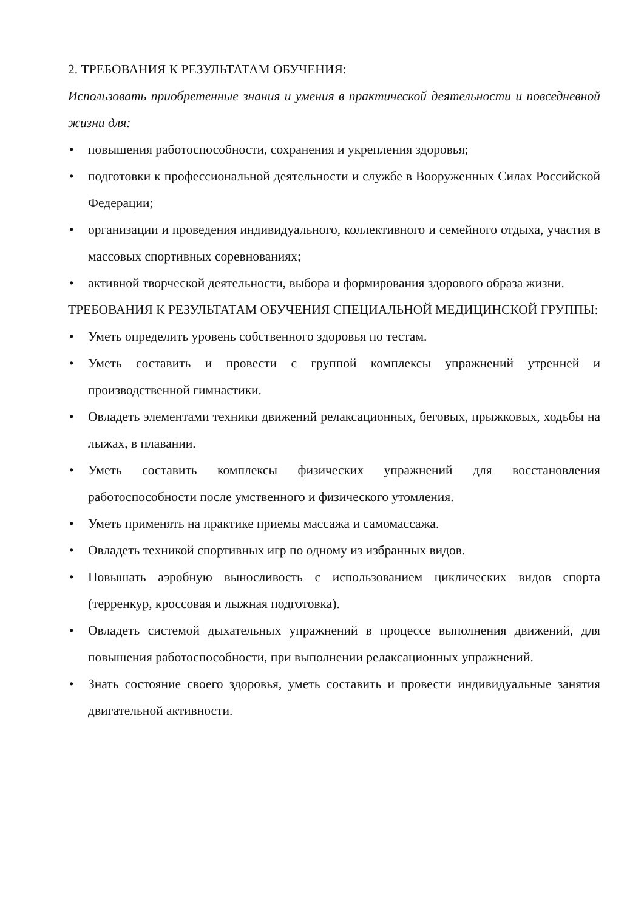2. ТРЕБОВАНИЯ К РЕЗУЛЬТАТАМ ОБУЧЕНИЯ:
Использовать приобретенные знания и умения в практической деятельности и повседневной жизни для:
• повышения работоспособности, сохранения и укрепления здоровья;
• подготовки к профессиональной деятельности и службе в Вооруженных Силах Российской Федерации;
• организации и проведения индивидуального, коллективного и семейного отдыха, участия в массовых спортивных соревнованиях;
• активной творческой деятельности, выбора и формирования здорового образа жизни.
ТРЕБОВАНИЯ К РЕЗУЛЬТАТАМ ОБУЧЕНИЯ СПЕЦИАЛЬНОЙ МЕДИЦИНСКОЙ ГРУППЫ:
• Уметь определить уровень собственного здоровья по тестам.
• Уметь составить и провести с группой комплексы упражнений утренней и производственной гимнастики.
• Овладеть элементами техники движений релаксационных, беговых, прыжковых, ходьбы на лыжах, в плавании.
• Уметь составить комплексы физических упражнений для восстановления работоспособности после умственного и физического утомления.
• Уметь применять на практике приемы массажа и самомассажа.
• Овладеть техникой спортивных игр по одному из избранных видов.
• Повышать аэробную выносливость с использованием циклических видов спорта (терренкур, кроссовая и лыжная подготовка).
• Овладеть системой дыхательных упражнений в процессе выполнения движений, для повышения работоспособности, при выполнении релаксационных упражнений.
• Знать состояние своего здоровья, уметь составить и провести индивидуальные занятия двигательной активности.